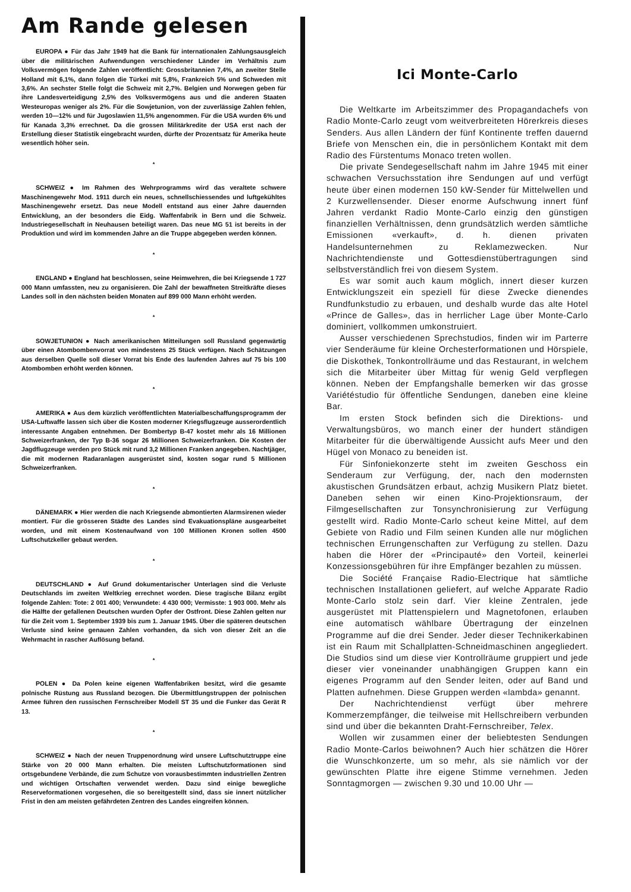Am Rande gelesen
EUROPA ● Für das Jahr 1949 hat die Bank für internationalen Zahlungsausgleich über die militärischen Aufwendungen verschiedener Länder im Verhältnis zum Volksvermögen folgende Zahlen veröffentlicht: Grossbritannien 7,4%, an zweiter Stelle Holland mit 6,1%, dann folgen die Türkei mit 5,8%, Frankreich 5% und Schweden mit 3,6%. An sechster Stelle folgt die Schweiz mit 2,7%. Belgien und Norwegen geben für ihre Landesverteidigung 2,5% des Volksvermögens aus und die anderen Staaten Westeuropas weniger als 2%. Für die Sowjetunion, von der zuverlässige Zahlen fehlen, werden 10—12% und für Jugoslawien 11,5% angenommen. Für die USA wurden 6% und für Kanada 3,3% errechnet. Da die grossen Militärkredite der USA erst nach der Erstellung dieser Statistik eingebracht wurden, dürfte der Prozentsatz für Amerika heute wesentlich höher sein.
*
SCHWEIZ ● Im Rahmen des Wehrprogramms wird das veraltete schwere Maschinengewehr Mod. 1911 durch ein neues, schnellschiessendes und luftgekühltes Maschinengewehr ersetzt. Das neue Modell entstand aus einer Jahre dauernden Entwicklung, an der besonders die Eidg. Waffenfabrik in Bern und die Schweiz. Industriegesellschaft in Neuhausen beteiligt waren. Das neue MG 51 ist bereits in der Produktion und wird im kommenden Jahre an die Truppe abgegeben werden können.
*
ENGLAND ● England hat beschlossen, seine Heimwehren, die bei Kriegsende 1 727 000 Mann umfassten, neu zu organisieren. Die Zahl der bewaffneten Streitkräfte dieses Landes soll in den nächsten beiden Monaten auf 899 000 Mann erhöht werden.
*
SOWJETUNION ● Nach amerikanischen Mitteilungen soll Russland gegenwärtig über einen Atombombenvorrat von mindestens 25 Stück verfügen. Nach Schätzungen aus derselben Quelle soll dieser Vorrat bis Ende des laufenden Jahres auf 75 bis 100 Atombomben erhöht werden können.
*
AMERIKA ● Aus dem kürzlich veröffentlichten Materialbeschaffungsprogramm der USA-Luftwaffe lassen sich über die Kosten moderner Kriegsflugzeuge ausserordentlich interessante Angaben entnehmen. Der Bombertyp B-47 kostet mehr als 16 Millionen Schweizerfranken, der Typ B-36 sogar 26 Millionen Schweizerfranken. Die Kosten der Jagdflugzeuge werden pro Stück mit rund 3,2 Millionen Franken angegeben. Nachtjäger, die mit modernen Radaranlagen ausgerüstet sind, kosten sogar rund 5 Millionen Schweizerfranken.
*
DÄNEMARK ● Hier werden die nach Kriegsende abmontierten Alarmsirenen wieder montiert. Für die grösseren Städte des Landes sind Evakuationspläne ausgearbeitet worden, und mit einem Kostenaufwand von 100 Millionen Kronen sollen 4500 Luftschutzkeller gebaut werden.
*
DEUTSCHLAND ● Auf Grund dokumentarischer Unterlagen sind die Verluste Deutschlands im zweiten Weltkrieg errechnet worden. Diese tragische Bilanz ergibt folgende Zahlen: Tote: 2 001 400; Verwundete: 4 430 000; Vermisste: 1 903 000. Mehr als die Hälfte der gefallenen Deutschen wurden Opfer der Ostfront. Diese Zahlen gelten nur für die Zeit vom 1. September 1939 bis zum 1. Januar 1945. Über die späteren deutschen Verluste sind keine genauen Zahlen vorhanden, da sich von dieser Zeit an die Wehrmacht in rascher Auflösung befand.
*
POLEN ● Da Polen keine eigenen Waffenfabriken besitzt, wird die gesamte polnische Rüstung aus Russland bezogen. Die Übermittlungstruppen der polnischen Armee führen den russischen Fernschreiber Modell ST 35 und die Funker das Gerät R 13.
*
SCHWEIZ ● Nach der neuen Truppenordnung wird unsere Luftschutztruppe eine Stärke von 20 000 Mann erhalten. Die meisten Luftschutzformationen sind ortsgebundene Verbände, die zum Schutze von vorausbestimmten industriellen Zentren und wichtigen Ortschaften verwendet werden. Dazu sind einige bewegliche Reserveformationen vorgesehen, die so bereitgestellt sind, dass sie innert nützlicher Frist in den am meisten gefährdeten Zentren des Landes eingreifen können.
Ici Monte-Carlo
Die Weltkarte im Arbeitszimmer des Propagandachefs von Radio Monte-Carlo zeugt vom weitverbreiteten Hörerkreis dieses Senders. Aus allen Ländern der fünf Kontinente treffen dauernd Briefe von Menschen ein, die in persönlichem Kontakt mit dem Radio des Fürstentums Monaco treten wollen.
Die private Sendegesellschaft nahm im Jahre 1945 mit einer schwachen Versuchsstation ihre Sendungen auf und verfügt heute über einen modernen 150 kW-Sender für Mittelwellen und 2 Kurzwellensender. Dieser enorme Aufschwung innert fünf Jahren verdankt Radio Monte-Carlo einzig den günstigen finanziellen Verhältnissen, denn grundsätzlich werden sämtliche Emissionen «verkauft», d. h. dienen privaten Handelsunternehmen zu Reklamezwecken. Nur Nachrichtendienste und Gottesdienstübertragungen sind selbstverständlich frei von diesem System.
Es war somit auch kaum möglich, innert dieser kurzen Entwicklungszeit ein speziell für diese Zwecke dienendes Rundfunkstudio zu erbauen, und deshalb wurde das alte Hotel «Prince de Galles», das in herrlicher Lage über Monte-Carlo dominiert, vollkommen umkonstruiert.
Ausser verschiedenen Sprechstudios, finden wir im Parterre vier Senderäume für kleine Orchesterformationen und Hörspiele, die Diskothek, Tonkontrollräume und das Restaurant, in welchem sich die Mitarbeiter über Mittag für wenig Geld verpflegen können. Neben der Empfangshalle bemerken wir das grosse Variétéstudio für öffentliche Sendungen, daneben eine kleine Bar.
Im ersten Stock befinden sich die Direktions- und Verwaltungsbüros, wo manch einer der hundert ständigen Mitarbeiter für die überwältigende Aussicht aufs Meer und den Hügel von Monaco zu beneiden ist.
Für Sinfoniekonzerte steht im zweiten Geschoss ein Senderaum zur Verfügung, der, nach den modernsten akustischen Grundsätzen erbaut, achzig Musikern Platz bietet. Daneben sehen wir einen Kino-Projektionsraum, der Filmgesellschaften zur Tonsynchronisierung zur Verfügung gestellt wird. Radio Monte-Carlo scheut keine Mittel, auf dem Gebiete von Radio und Film seinen Kunden alle nur möglichen technischen Errungenschaften zur Verfügung zu stellen. Dazu haben die Hörer der «Principauté» den Vorteil, keinerlei Konzessionsgebühren für ihre Empfänger bezahlen zu müssen.
Die Société Française Radio-Electrique hat sämtliche technischen Installationen geliefert, auf welche Apparate Radio Monte-Carlo stolz sein darf. Vier kleine Zentralen, jede ausgerüstet mit Plattenspielern und Magnetofonen, erlauben eine automatisch wählbare Übertragung der einzelnen Programme auf die drei Sender. Jeder dieser Technikerkabinen ist ein Raum mit Schallplatten-Schneidmaschinen angegliedert. Die Studios sind um diese vier Kontrollräume gruppiert und jede dieser vier voneinander unabhängigen Gruppen kann ein eigenes Programm auf den Sender leiten, oder auf Band und Platten aufnehmen. Diese Gruppen werden «lambda» genannt.
Der Nachrichtendienst verfügt über mehrere Kommerzempfänger, die teilweise mit Hellschreibern verbunden sind und über die bekannten Draht-Fernschreiber, Telex.
Wollen wir zusammen einer der beliebtesten Sendungen Radio Monte-Carlos beiwohnen? Auch hier schätzen die Hörer die Wunschkonzerte, um so mehr, als sie nämlich vor der gewünschten Platte ihre eigene Stimme vernehmen. Jeden Sonntagmorgen — zwischen 9.30 und 10.00 Uhr —